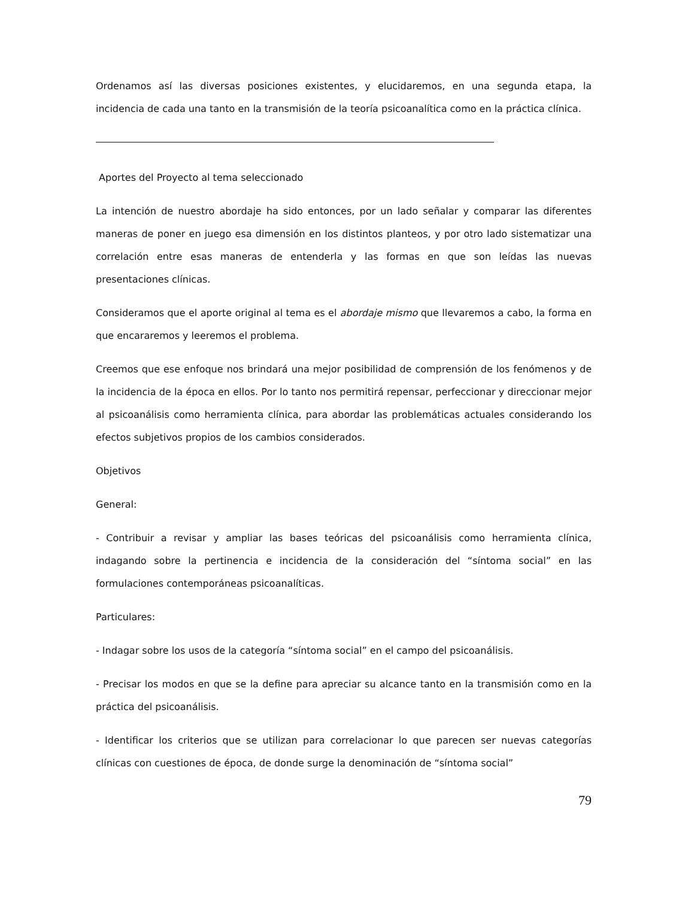Ordenamos así las diversas posiciones existentes, y elucidaremos, en una segunda etapa, la incidencia de cada una tanto en la transmisión de la teoría psicoanalítica como en la práctica clínica.
Aportes del Proyecto al tema seleccionado
La intención de nuestro abordaje ha sido entonces, por un lado señalar y comparar las diferentes maneras de poner en juego esa dimensión en los distintos planteos, y por otro lado sistematizar una correlación entre esas maneras de entenderla y las formas en que son leídas las nuevas presentaciones clínicas.
Consideramos que el aporte original al tema es el abordaje mismo que llevaremos a cabo, la forma en que encararemos y leeremos el problema.
Creemos que ese enfoque nos brindará una mejor posibilidad de comprensión de los fenómenos y de la incidencia de la época en ellos. Por lo tanto nos permitirá repensar, perfeccionar y direccionar mejor al psicoanálisis como herramienta clínica, para abordar las problemáticas actuales considerando los efectos subjetivos propios de los cambios considerados.
Objetivos
General:
- Contribuir a revisar y ampliar las bases teóricas del psicoanálisis como herramienta clínica, indagando sobre la pertinencia e incidencia de la consideración del “síntoma social” en las formulaciones contemporáneas psicoanalíticas.
Particulares:
- Indagar sobre los usos de la categoría “síntoma social” en el campo del psicoanálisis.
- Precisar los modos en que se la define para apreciar su alcance tanto en la transmisión como en la práctica del psicoanálisis.
- Identificar los criterios que se utilizan para correlacionar lo que parecen ser nuevas categorías clínicas con cuestiones de época, de donde surge la denominación de “síntoma social”
79